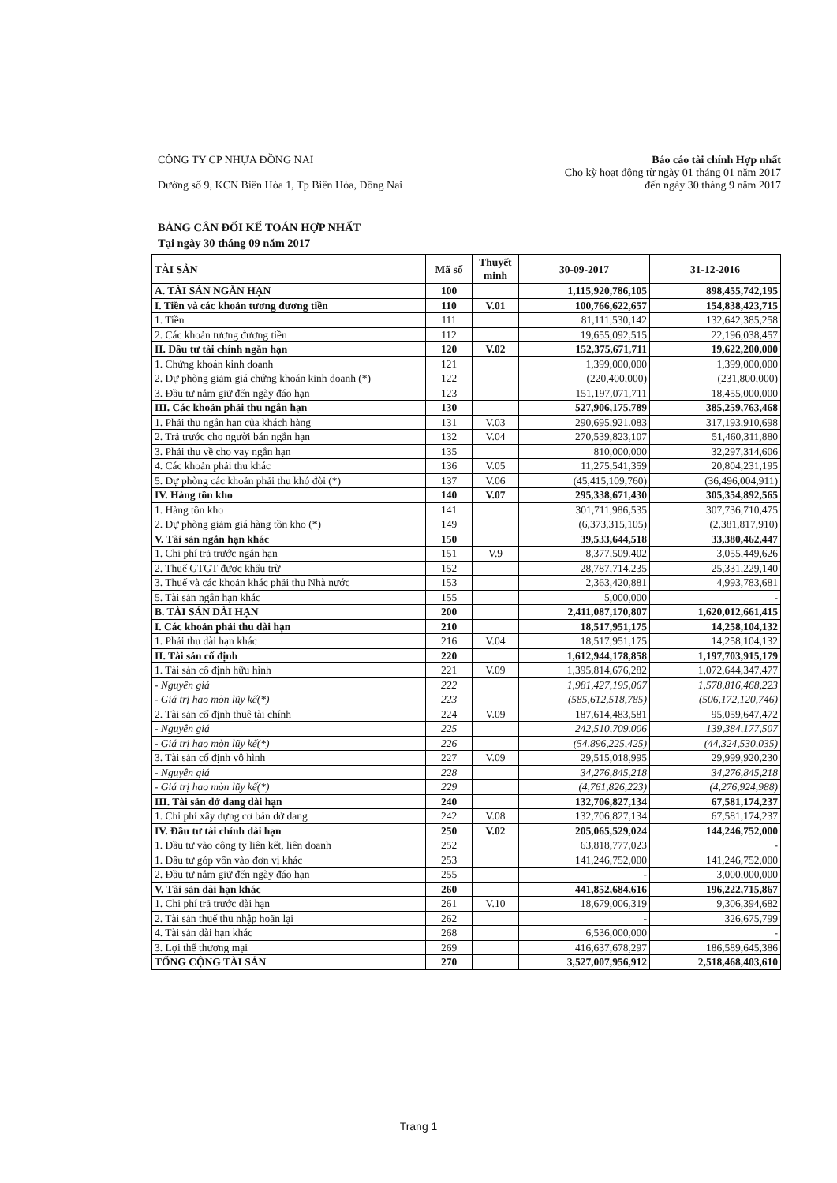CÔNG TY CP NHỰA ĐỒNG NAI
Đường số 9, KCN Biên Hòa 1, Tp Biên Hòa, Đồng Nai
Báo cáo tài chính Hợp nhất
Cho kỳ hoạt động từ ngày 01 tháng 01 năm 2017
đến ngày 30 tháng 9 năm 2017
BẢNG CÂN ĐỐI KẾ TOÁN HỢP NHẤT
Tại ngày 30 tháng 09 năm 2017
| TÀI SẢN | Mã số | Thuyết minh | 30-09-2017 | 31-12-2016 |
| --- | --- | --- | --- | --- |
| A. TÀI SẢN NGẮN HẠN | 100 | | 1,115,920,786,105 | 898,455,742,195 |
| I. Tiền và các khoản tương đương tiền | 110 | V.01 | 100,766,622,657 | 154,838,423,715 |
| 1. Tiền | 111 | | 81,111,530,142 | 132,642,385,258 |
| 2. Các khoản tương đương tiền | 112 | | 19,655,092,515 | 22,196,038,457 |
| II. Đầu tư tài chính ngắn hạn | 120 | V.02 | 152,375,671,711 | 19,622,200,000 |
| 1. Chứng khoán kinh doanh | 121 | | 1,399,000,000 | 1,399,000,000 |
| 2. Dự phòng giảm giá chứng khoán kinh doanh (*) | 122 | | (220,400,000) | (231,800,000) |
| 3. Đầu tư nắm giữ đến ngày đáo hạn | 123 | | 151,197,071,711 | 18,455,000,000 |
| III. Các khoản phải thu ngắn hạn | 130 | | 527,906,175,789 | 385,259,763,468 |
| 1. Phải thu ngắn hạn của khách hàng | 131 | V.03 | 290,695,921,083 | 317,193,910,698 |
| 2. Trả trước cho người bán ngắn hạn | 132 | V.04 | 270,539,823,107 | 51,460,311,880 |
| 3. Phải thu về cho vay ngắn hạn | 135 | | 810,000,000 | 32,297,314,606 |
| 4. Các khoản phải thu khác | 136 | V.05 | 11,275,541,359 | 20,804,231,195 |
| 5. Dự phòng các khoản phải thu khó đòi (*) | 137 | V.06 | (45,415,109,760) | (36,496,004,911) |
| IV. Hàng tồn kho | 140 | V.07 | 295,338,671,430 | 305,354,892,565 |
| 1. Hàng tồn kho | 141 | | 301,711,986,535 | 307,736,710,475 |
| 2. Dự phòng giảm giá hàng tồn kho (*) | 149 | | (6,373,315,105) | (2,381,817,910) |
| V. Tài sản ngắn hạn khác | 150 | | 39,533,644,518 | 33,380,462,447 |
| 1. Chi phí trả trước ngắn hạn | 151 | V.9 | 8,377,509,402 | 3,055,449,626 |
| 2. Thuế GTGT được khấu trừ | 152 | | 28,787,714,235 | 25,331,229,140 |
| 3. Thuế và các khoản khác phải thu Nhà nước | 153 | | 2,363,420,881 | 4,993,783,681 |
| 5. Tài sản ngắn hạn khác | 155 | | 5,000,000 | - |
| B. TÀI SẢN DÀI HẠN | 200 | | 2,411,087,170,807 | 1,620,012,661,415 |
| I. Các khoản phải thu dài hạn | 210 | | 18,517,951,175 | 14,258,104,132 |
| 1. Phải thu dài hạn khác | 216 | V.04 | 18,517,951,175 | 14,258,104,132 |
| II. Tài sản cố định | 220 | | 1,612,944,178,858 | 1,197,703,915,179 |
| 1. Tài sản cố định hữu hình | 221 | V.09 | 1,395,814,676,282 | 1,072,644,347,477 |
| - Nguyên giá | 222 | | 1,981,427,195,067 | 1,578,816,468,223 |
| - Giá trị hao mòn lũy kế(*) | 223 | | (585,612,518,785) | (506,172,120,746) |
| 2. Tài sản cố định thuê tài chính | 224 | V.09 | 187,614,483,581 | 95,059,647,472 |
| - Nguyên giá | 225 | | 242,510,709,006 | 139,384,177,507 |
| - Giá trị hao mòn lũy kế(*) | 226 | | (54,896,225,425) | (44,324,530,035) |
| 3. Tài sản cố định vô hình | 227 | V.09 | 29,515,018,995 | 29,999,920,230 |
| - Nguyên giá | 228 | | 34,276,845,218 | 34,276,845,218 |
| - Giá trị hao mòn lũy kế(*) | 229 | | (4,761,826,223) | (4,276,924,988) |
| III. Tài sản dở dang dài hạn | 240 | | 132,706,827,134 | 67,581,174,237 |
| 1. Chi phí xây dựng cơ bản dở dang | 242 | V.08 | 132,706,827,134 | 67,581,174,237 |
| IV. Đầu tư tài chính dài hạn | 250 | V.02 | 205,065,529,024 | 144,246,752,000 |
| 1. Đầu tư vào công ty liên kết, liên doanh | 252 | | 63,818,777,023 | - |
| 1. Đầu tư góp vốn vào đơn vị khác | 253 | | 141,246,752,000 | 141,246,752,000 |
| 2. Đầu tư nắm giữ đến ngày đáo hạn | 255 | | - | 3,000,000,000 |
| V. Tài sản dài hạn khác | 260 | | 441,852,684,616 | 196,222,715,867 |
| 1. Chi phí trả trước dài hạn | 261 | V.10 | 18,679,006,319 | 9,306,394,682 |
| 2. Tài sản thuế thu nhập hoãn lại | 262 | | - | 326,675,799 |
| 4. Tài sản dài hạn khác | 268 | | 6,536,000,000 | - |
| 3. Lợi thế thương mại | 269 | | 416,637,678,297 | 186,589,645,386 |
| TỔNG CỘNG TÀI SẢN | 270 | | 3,527,007,956,912 | 2,518,468,403,610 |
Trang 1